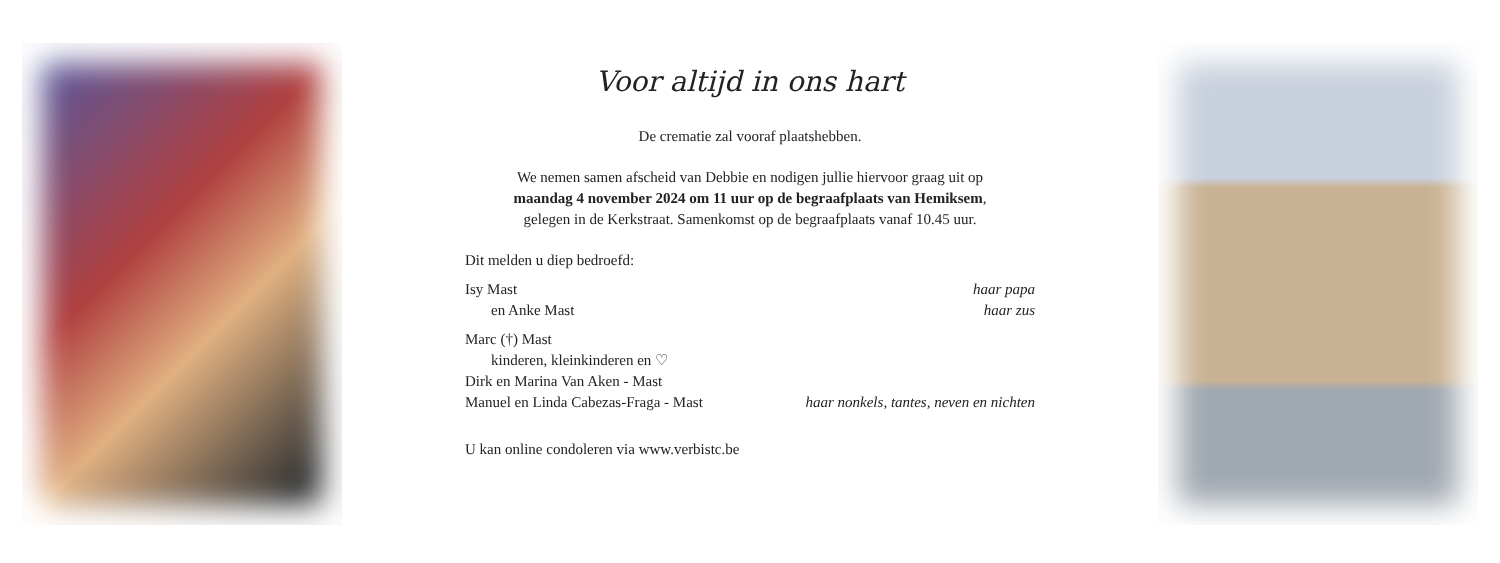Voor altijd in ons hart
De crematie zal vooraf plaatshebben.
We nemen samen afscheid van Debbie en nodigen jullie hiervoor graag uit op
maandag 4 november 2024 om 11 uur op de begraafplaats van Hemiksem,
gelegen in de Kerkstraat. Samenkomst op de begraafplaats vanaf 10.45 uur.
Dit melden u diep bedroefd:
Isy Mast haar papa
en Anke Mast haar zus
Marc (†) Mast
kinderen, kleinkinderen en ♡
Dirk en Marina Van Aken - Mast
Manuel en Linda Cabezas-Fraga - Mast haar nonkels, tantes, neven en nichten
U kan online condoleren via www.verbistc.be